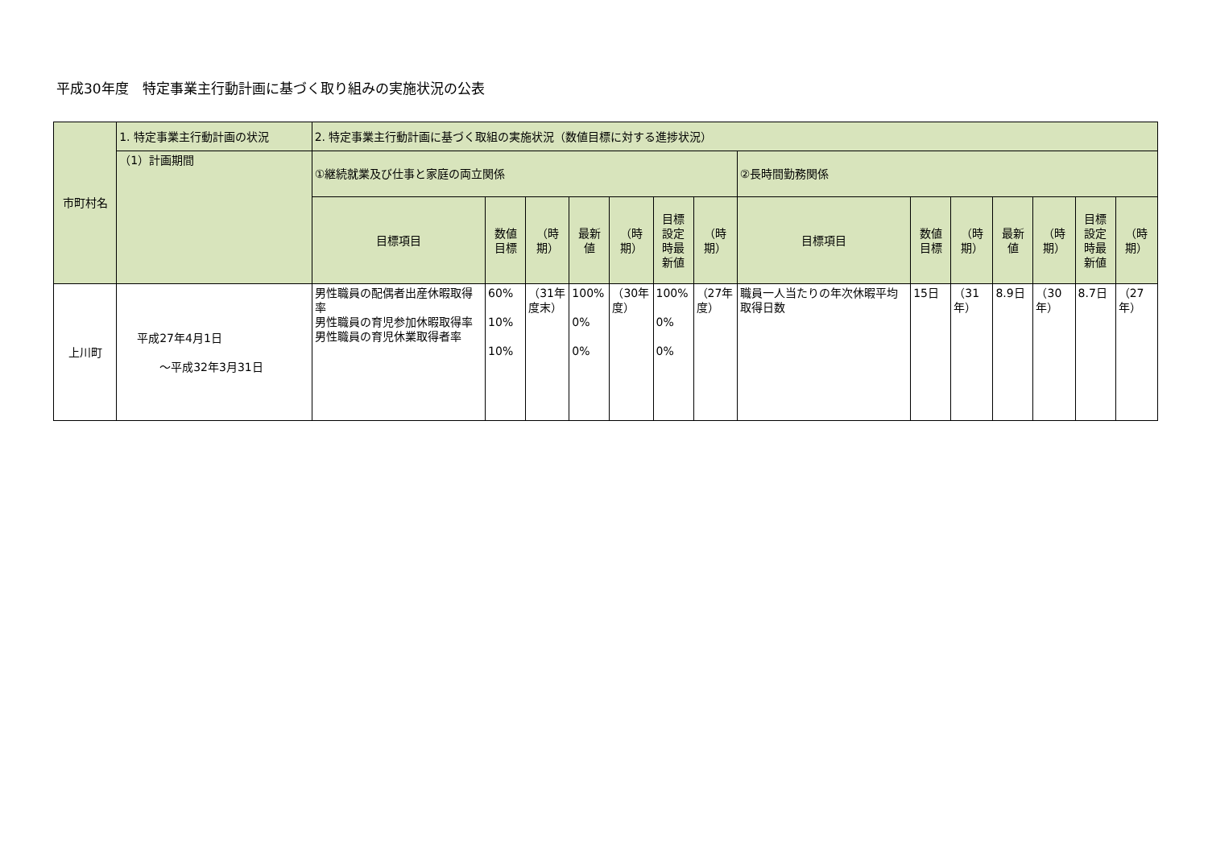平成30年度　特定事業主行動計画に基づく取り組みの実施状況の公表
| 市町村名 | 1. 特定事業主行動計画の状況 | 2. 特定事業主行動計画に基づく取組の実施状況（数値目標に対する進捗状況） | | | | | | | | | | | | | |
| --- | --- | --- | --- | --- | --- | --- | --- | --- | --- | --- | --- | --- | --- | --- | --- |
| | （1）計画期間 | ①継続就業及び仕事と家庭の両立関係 | | | | | | | ②長時間勤務関係 | | | | | | |
| | | 目標項目 | 数値 目標 | （時期） | 最新 値 | （時期） | 目標 設定 時最 新値 | （時期） | 目標項目 | 数値 目標 | （時期） | 最新 値 | （時期） | 目標 設定 時最 新値 | （時期） |
| 上川町 | 平成27年4月1日 ～平成32年3月31日 | 男性職員の配偶者出産休暇取得率 男性職員の育児参加休暇取得率 男性職員の育児休業取得者率 | 60% 10% 10% | （31年度末） | 100% 0% 0% | （30年度） | 100% 0% 0% | （27年度） | 職員一人当たりの年次休暇平均取得日数 | 15日 | （31年） | 8.9日 | （30年） | 8.7日 | （27年） |